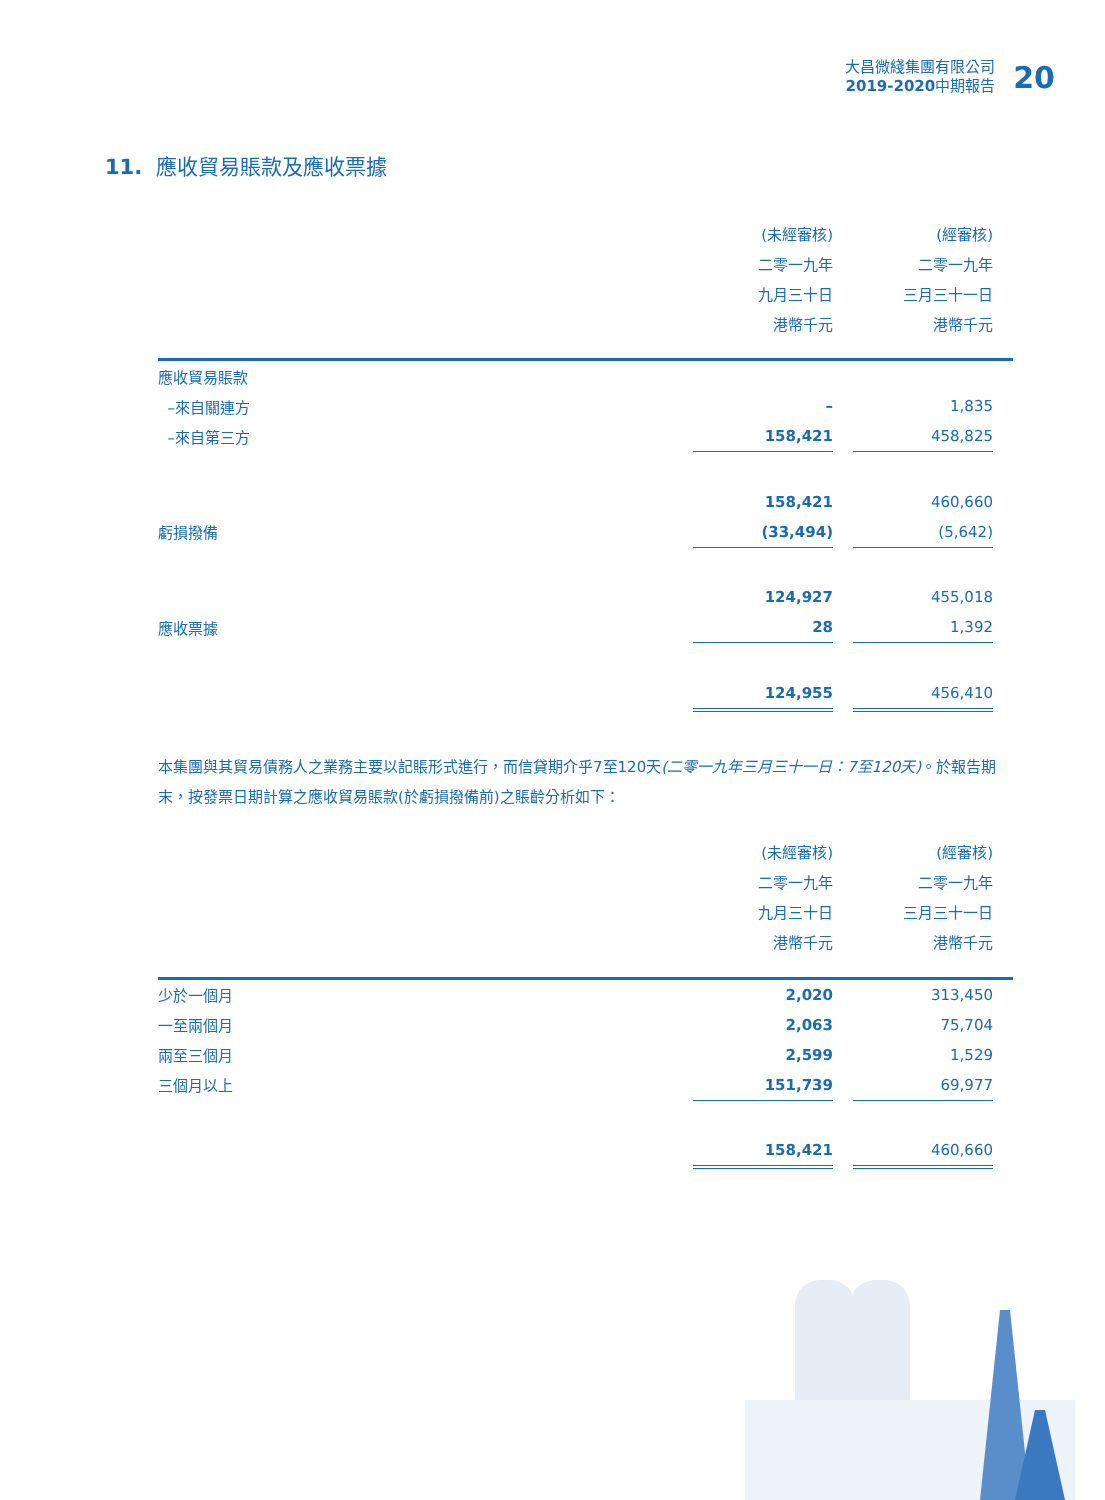大昌微綫集團有限公司
2019-2020中期報告
20
11. 應收貿易賬款及應收票據
| | (未經審核) | | (經審核) | |
| | 二零一九年 | | 二零一九年 | |
| | 九月三十日 | | 三月三十一日 | |
| | 港幣千元 | | 港幣千元 | |
| 應收貿易賬款 | | | | |
| –來自關連方 | – | | 1,835 | |
| –來自第三方 | 158,421 | | 458,825 | |
| | 158,421 | | 460,660 | |
| 虧損撥備 | (33,494) | | (5,642) | |
| | 124,927 | | 455,018 | |
| 應收票據 | 28 | | 1,392 | |
| | 124,955 | | 456,410 | |
本集團與其貿易債務人之業務主要以記賬形式進行，而信貸期介乎7至120天(二零一九年三月三十一日：7至120天)。於報告期末，按發票日期計算之應收貿易賬款(於虧損撥備前)之賬齡分析如下：
| | (未經審核) | | (經審核) | |
| | 二零一九年 | | 二零一九年 | |
| | 九月三十日 | | 三月三十一日 | |
| | 港幣千元 | | 港幣千元 | |
| 少於一個月 | 2,020 | | 313,450 | |
| 一至兩個月 | 2,063 | | 75,704 | |
| 兩至三個月 | 2,599 | | 1,529 | |
| 三個月以上 | 151,739 | | 69,977 | |
| | 158,421 | | 460,660 | |